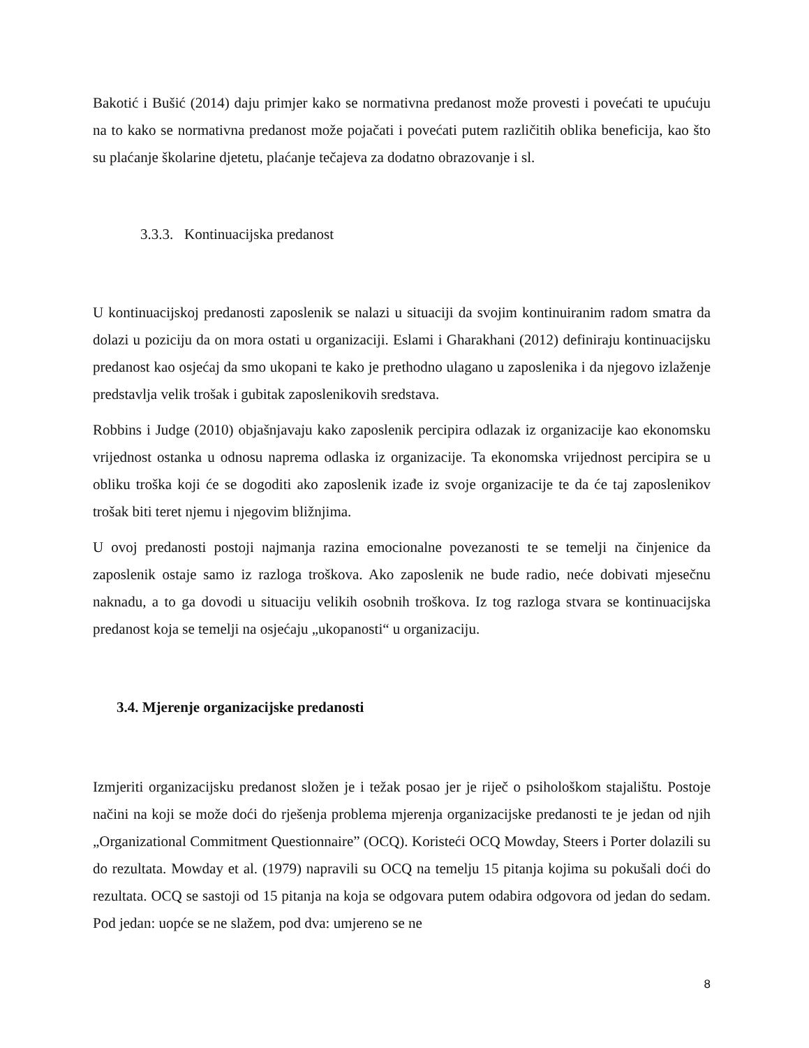Bakotić i Bušić (2014) daju primjer kako se normativna predanost može provesti i povećati te upućuju na to kako se normativna predanost može pojačati i povećati putem različitih oblika beneficija, kao što su plaćanje školarine djetetu, plaćanje tečajeva za dodatno obrazovanje i sl.
3.3.3. Kontinuacijska predanost
U kontinuacijskoj predanosti zaposlenik se nalazi u situaciji da svojim kontinuiranim radom smatra da dolazi u poziciju da on mora ostati u organizaciji. Eslami i Gharakhani (2012) definiraju kontinuacijsku predanost kao osjećaj da smo ukopani te kako je prethodno ulagano u zaposlenika i da njegovo izlaženje predstavlja velik trošak i gubitak zaposlenikovih sredstava.
Robbins i Judge (2010) objašnjavaju kako zaposlenik percipira odlazak iz organizacije kao ekonomsku vrijednost ostanka u odnosu naprema odlaska iz organizacije. Ta ekonomska vrijednost percipira se u obliku troška koji će se dogoditi ako zaposlenik izađe iz svoje organizacije te da će taj zaposlenikov trošak biti teret njemu i njegovim bližnjima.
U ovoj predanosti postoji najmanja razina emocionalne povezanosti te se temelji na činjenice da zaposlenik ostaje samo iz razloga troškova. Ako zaposlenik ne bude radio, neće dobivati mjesečnu naknadu, a to ga dovodi u situaciju velikih osobnih troškova. Iz tog razloga stvara se kontinuacijska predanost koja se temelji na osjećaju „ukopanosti“ u organizaciju.
3.4. Mjerenje organizacijske predanosti
Izmjeriti organizacijsku predanost složen je i težak posao jer je riječ o psihološkom stajalištu. Postoje načini na koji se može doći do rješenja problema mjerenja organizacijske predanosti te je jedan od njih „Organizational Commitment Questionnaire” (OCQ). Koristeći OCQ Mowday, Steers i Porter dolazili su do rezultata. Mowday et al. (1979) napravili su OCQ na temelju 15 pitanja kojima su pokušali doći do rezultata. OCQ se sastoji od 15 pitanja na koja se odgovara putem odabira odgovora od jedan do sedam. Pod jedan: uopće se ne slažem, pod dva: umjereno se ne
8